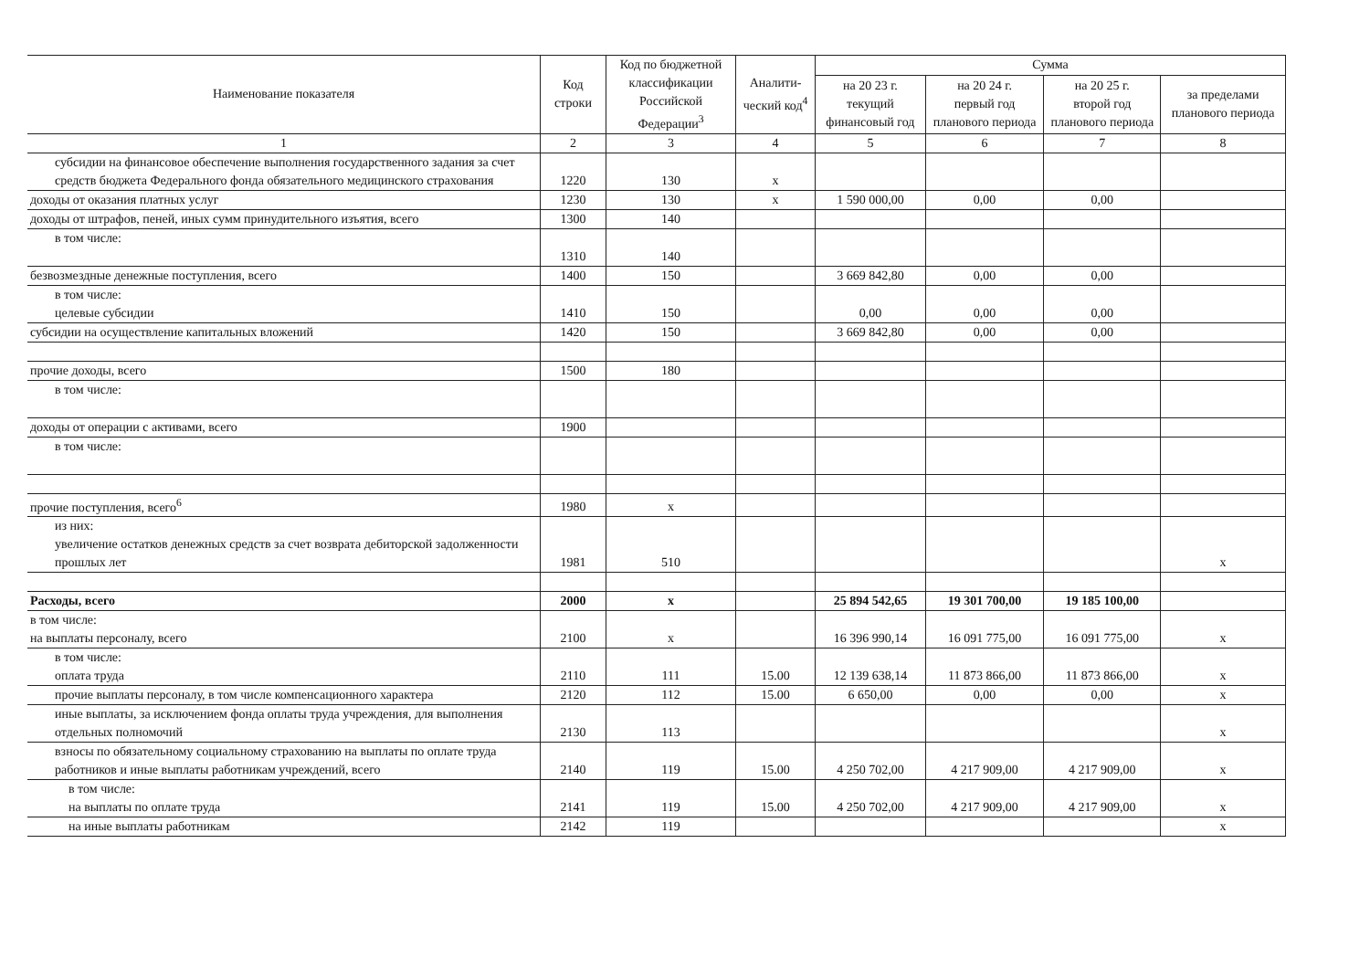| Наименование показателя | Код строки | Код по бюджетной классификации Российской Федерации<sup>3</sup> | Аналити-ческий код<sup>4</sup> | Сумма | | | |
| --- | --- | --- | --- | --- | --- | --- | --- |
| | | | | на 20 23 г. текущий финансовый год | на 20 24 г. первый год планового периода | на 20 25 г. второй год планового периода | за пределами планового периода |
| 1 | 2 | 3 | 4 | 5 | 6 | 7 | 8 |
| субсидии на финансовое обеспечение выполнения государственного задания за счет средств бюджета Федерального фонда обязательного медицинского страхования | 1220 | 130 | x | | | | |
| доходы от оказания платных услуг | 1230 | 130 | x | 1 590 000,00 | 0,00 | 0,00 | |
| доходы от штрафов, пеней, иных сумм принудительного изъятия, всего | 1300 | 140 | | | | | |
| в том числе: | 1310 | 140 | | | | | |
| безвозмездные денежные поступления, всего | 1400 | 150 | | 3 669 842,80 | 0,00 | 0,00 | |
| в том числе: целевые субсидии | 1410 | 150 | | 0,00 | 0,00 | 0,00 | |
| субсидии на осуществление капитальных вложений | 1420 | 150 | | 3 669 842,80 | 0,00 | 0,00 | |
| прочие доходы, всего | 1500 | 180 | | | | | |
| в том числе: | | | | | | | |
| доходы от операции с активами, всего | 1900 | | | | | | |
| в том числе: | | | | | | | |
| прочие поступления, всего<sup>6</sup> | 1980 | x | | | | | |
| из них: увеличение остатков денежных средств за счет возврата дебиторской задолженности прошлых лет | 1981 | 510 | | | | | x |
| Расходы, всего | 2000 | x | | 25 894 542,65 | 19 301 700,00 | 19 185 100,00 | |
| в том числе: на выплаты персоналу, всего | 2100 | x | | 16 396 990,14 | 16 091 775,00 | 16 091 775,00 | x |
| в том числе: оплата труда | 2110 | 111 | 15.00 | 12 139 638,14 | 11 873 866,00 | 11 873 866,00 | x |
| прочие выплаты персоналу, в том числе компенсационного характера | 2120 | 112 | 15.00 | 6 650,00 | 0,00 | 0,00 | x |
| иные выплаты, за исключением фонда оплаты труда учреждения, для выполнения отдельных полномочий | 2130 | 113 | | | | | x |
| взносы по обязательному социальному страхованию на выплаты по оплате труда работников и иные выплаты работникам учреждений, всего | 2140 | 119 | 15.00 | 4 250 702,00 | 4 217 909,00 | 4 217 909,00 | x |
| в том числе: на выплаты по оплате труда | 2141 | 119 | 15.00 | 4 250 702,00 | 4 217 909,00 | 4 217 909,00 | x |
| на иные выплаты работникам | 2142 | 119 | | | | | x |